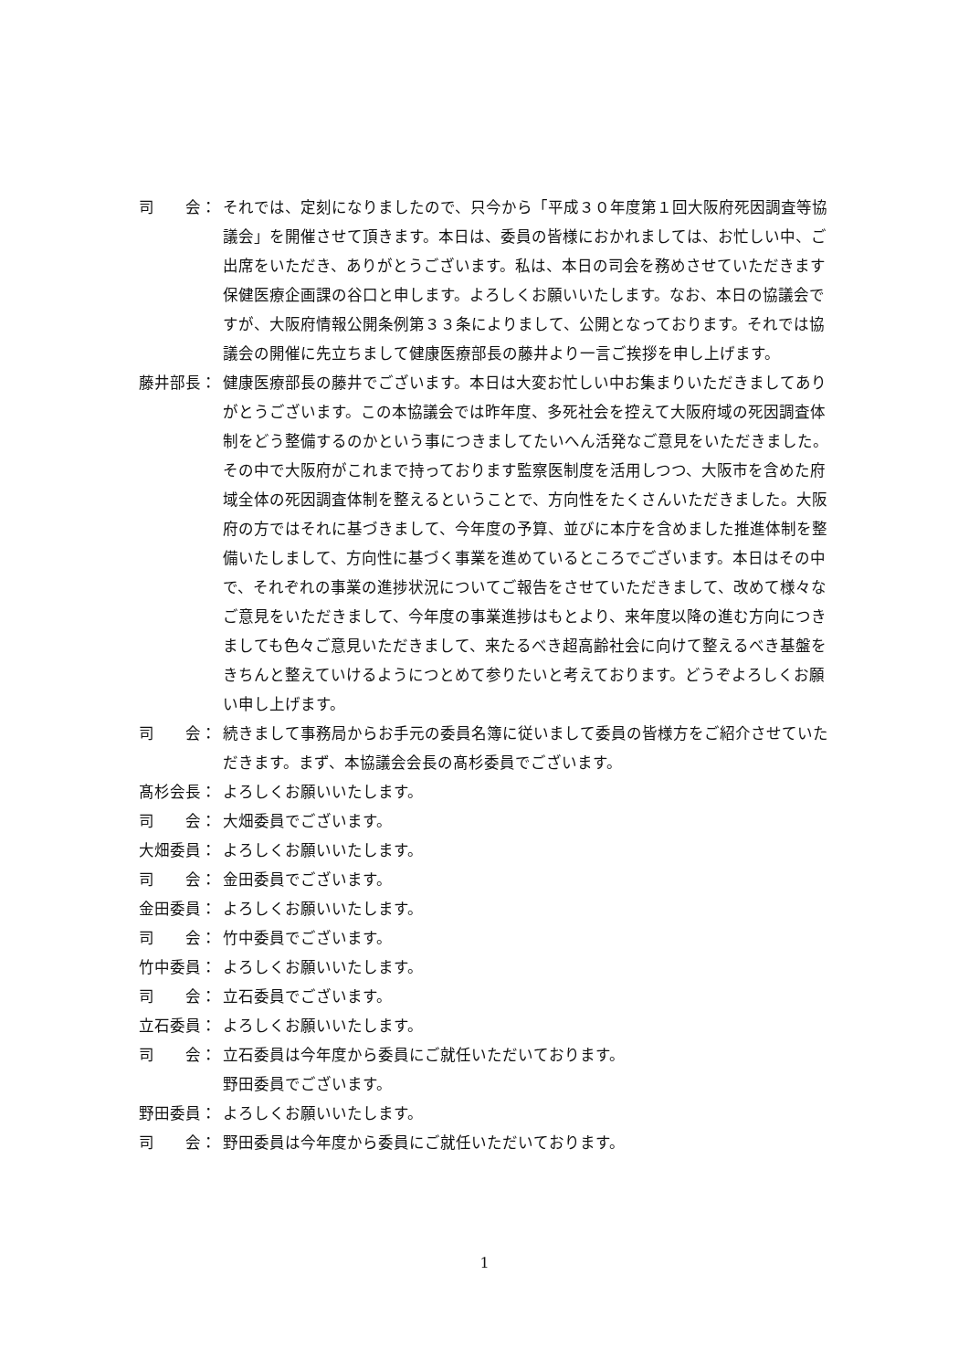司　　会： それでは、定刻になりましたので、只今から「平成３０年度第１回大阪府死因調査等協議会」を開催させて頂きます。本日は、委員の皆様におかれましては、お忙しい中、ご出席をいただき、ありがとうございます。私は、本日の司会を務めさせていただきます保健医療企画課の谷口と申します。よろしくお願いいたします。なお、本日の協議会ですが、大阪府情報公開条例第３３条によりまして、公開となっております。それでは協議会の開催に先立ちまして健康医療部長の藤井より一言ご挨拶を申し上げます。
藤井部長： 健康医療部長の藤井でございます。本日は大変お忙しい中お集まりいただきましてありがとうございます。この本協議会では昨年度、多死社会を控えて大阪府域の死因調査体制をどう整備するのかという事につきましてたいへん活発なご意見をいただきました。その中で大阪府がこれまで持っております監察医制度を活用しつつ、大阪市を含めた府域全体の死因調査体制を整えるということで、方向性をたくさんいただきました。大阪府の方ではそれに基づきまして、今年度の予算、並びに本庁を含めました推進体制を整備いたしまして、方向性に基づく事業を進めているところでございます。本日はその中で、それぞれの事業の進捗状況についてご報告をさせていただきまして、改めて様々なご意見をいただきまして、今年度の事業進捗はもとより、来年度以降の進む方向につきましても色々ご意見いただきまして、来たるべき超高齢社会に向けて整えるべき基盤をきちんと整えていけるようにつとめて参りたいと考えております。どうぞよろしくお願い申し上げます。
司　　会： 続きまして事務局からお手元の委員名簿に従いまして委員の皆様方をご紹介させていただきます。まず、本協議会会長の髙杉委員でございます。
髙杉会長： よろしくお願いいたします。
司　　会： 大畑委員でございます。
大畑委員： よろしくお願いいたします。
司　　会： 金田委員でございます。
金田委員： よろしくお願いいたします。
司　　会： 竹中委員でございます。
竹中委員： よろしくお願いいたします。
司　　会： 立石委員でございます。
立石委員： よろしくお願いいたします。
司　　会： 立石委員は今年度から委員にご就任いただいております。
野田委員でございます。
野田委員： よろしくお願いいたします。
司　　会： 野田委員は今年度から委員にご就任いただいております。
1